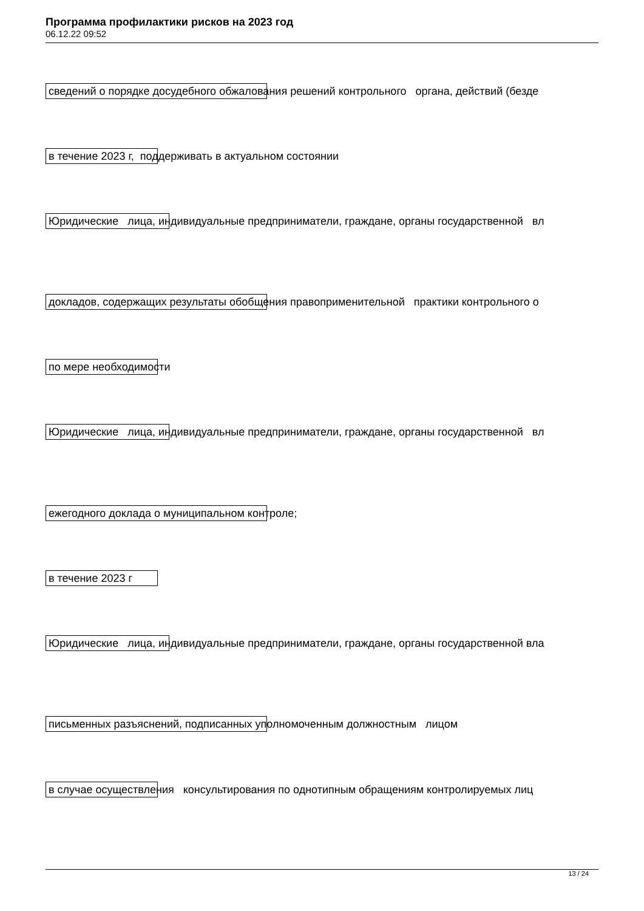Программа профилактики рисков на 2023 год
06.12.22 09:52
сведений о порядке досудебного обжалования решений контрольного органа, действий (безде
в течение 2023 г, поддерживать в актуальном состоянии
Юридические лица, индивидуальные предприниматели, граждане, органы государственной вл
докладов, содержащих результаты обобщения правоприменительной практики контрольного о
по мере необходимости
Юридические лица, индивидуальные предприниматели, граждане, органы государственной вл
ежегодного доклада о муниципальном контроле;
в течение 2023 г
Юридические лица, индивидуальные предприниматели, граждане, органы государственной вла
письменных разъяснений, подписанных уполномоченным должностным лицом
в случае осуществления консультирования по однотипным обращениям контролируемых лиц
13 / 24